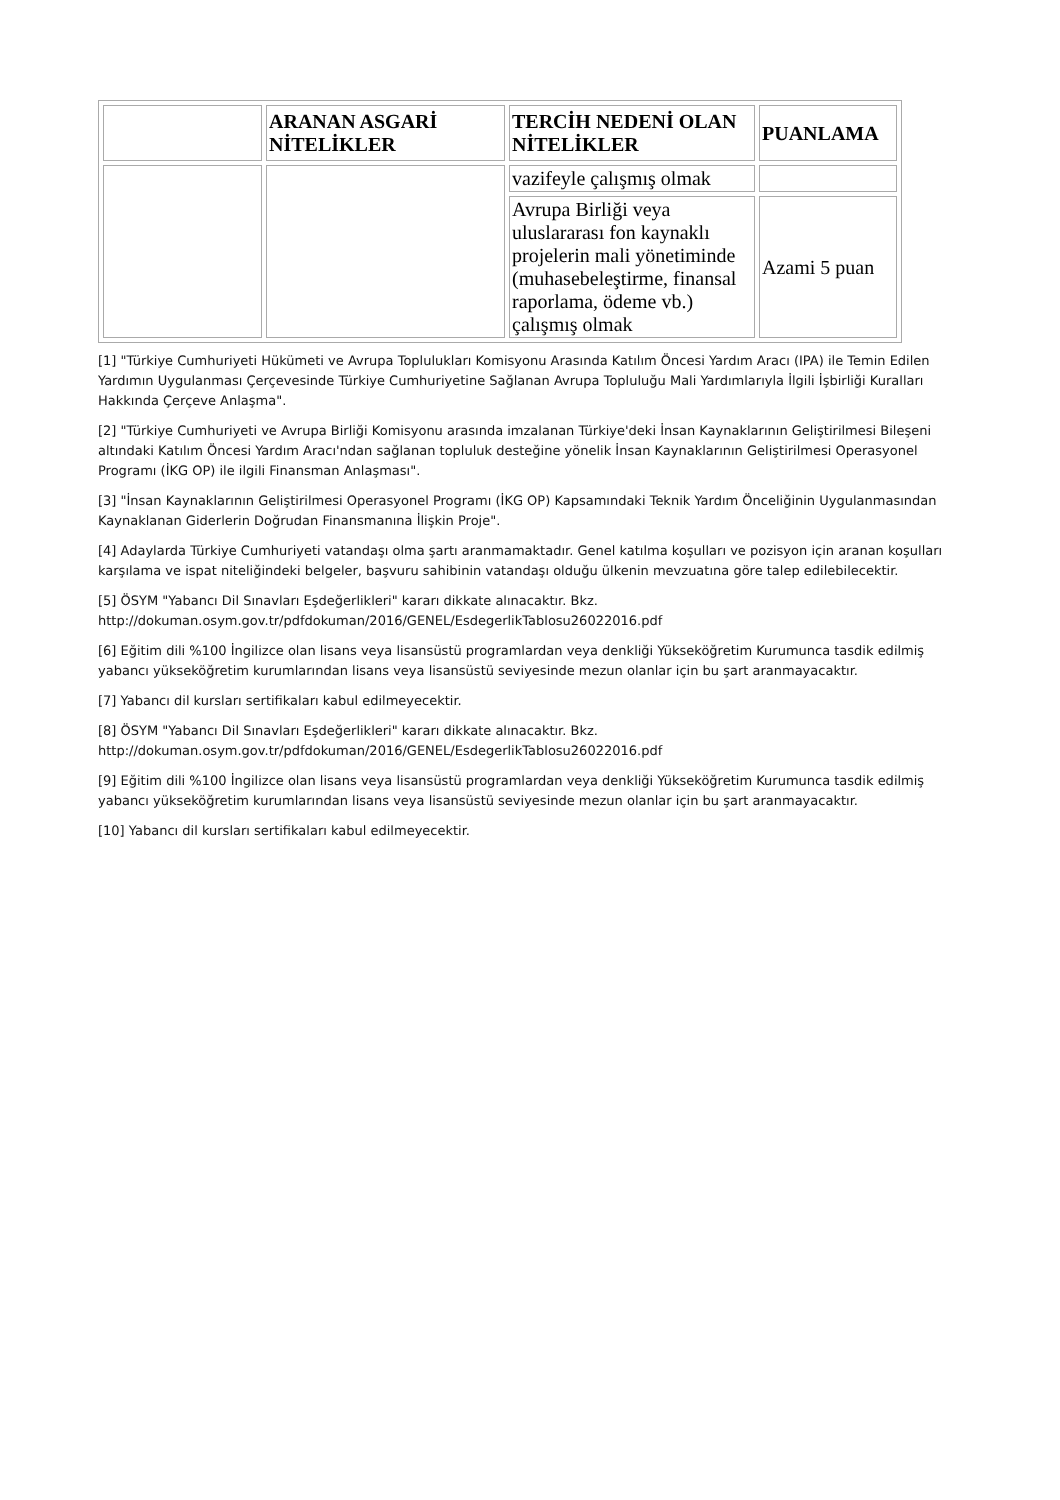| | ARANAN ASGARİ NİTELİKLER | TERCİH NEDENİ OLAN NİTELİKLER | PUANLAMA |
| --- | --- | --- | --- |
| | | vazifeyle çalışmış olmak | |
| | | Avrupa Birliği veya uluslararası fon kaynaklı projelerin mali yönetiminde (muhasebeleştirme, finansal raporlama, ödeme vb.) çalışmış olmak | Azami 5 puan |
[1] "Türkiye Cumhuriyeti Hükümeti ve Avrupa Toplulukları Komisyonu Arasında Katılım Öncesi Yardım Aracı (IPA) ile Temin Edilen Yardımın Uygulanması Çerçevesinde Türkiye Cumhuriyetine Sağlanan Avrupa Topluluğu Mali Yardımlarıyla İlgili İşbirliği Kuralları Hakkında Çerçeve Anlaşma".
[2] "Türkiye Cumhuriyeti ve Avrupa Birliği Komisyonu arasında imzalanan Türkiye'deki İnsan Kaynaklarının Geliştirilmesi Bileşeni altındaki Katılım Öncesi Yardım Aracı'ndan sağlanan topluluk desteğine yönelik İnsan Kaynaklarının Geliştirilmesi Operasyonel Programı (İKG OP) ile ilgili Finansman Anlaşması".
[3] "İnsan Kaynaklarının Geliştirilmesi Operasyonel Programı (İKG OP) Kapsamındaki Teknik Yardım Önceliğinin Uygulanmasından Kaynaklanan Giderlerin Doğrudan Finansmanına İlişkin Proje".
[4] Adaylarda Türkiye Cumhuriyeti vatandaşı olma şartı aranmamaktadır. Genel katılma koşulları ve pozisyon için aranan koşulları karşılama ve ispat niteliğindeki belgeler, başvuru sahibinin vatandaşı olduğu ülkenin mevzuatına göre talep edilebilecektir.
[5] ÖSYM "Yabancı Dil Sınavları Eşdeğerlikleri" kararı dikkate alınacaktır. Bkz. http://dokuman.osym.gov.tr/pdfdokuman/2016/GENEL/EsdegerlikTablosu26022016.pdf
[6] Eğitim dili %100 İngilizce olan lisans veya lisansüstü programlardan veya denkliği Yükseköğretim Kurumunca tasdik edilmiş yabancı yükseköğretim kurumlarından lisans veya lisansüstü seviyesinde mezun olanlar için bu şart aranmayacaktır.
[7] Yabancı dil kursları sertifikaları kabul edilmeyecektir.
[8] ÖSYM "Yabancı Dil Sınavları Eşdeğerlikleri" kararı dikkate alınacaktır. Bkz. http://dokuman.osym.gov.tr/pdfdokuman/2016/GENEL/EsdegerlikTablosu26022016.pdf
[9] Eğitim dili %100 İngilizce olan lisans veya lisansüstü programlardan veya denkliği Yükseköğretim Kurumunca tasdik edilmiş yabancı yükseköğretim kurumlarından lisans veya lisansüstü seviyesinde mezun olanlar için bu şart aranmayacaktır.
[10] Yabancı dil kursları sertifikaları kabul edilmeyecektir.